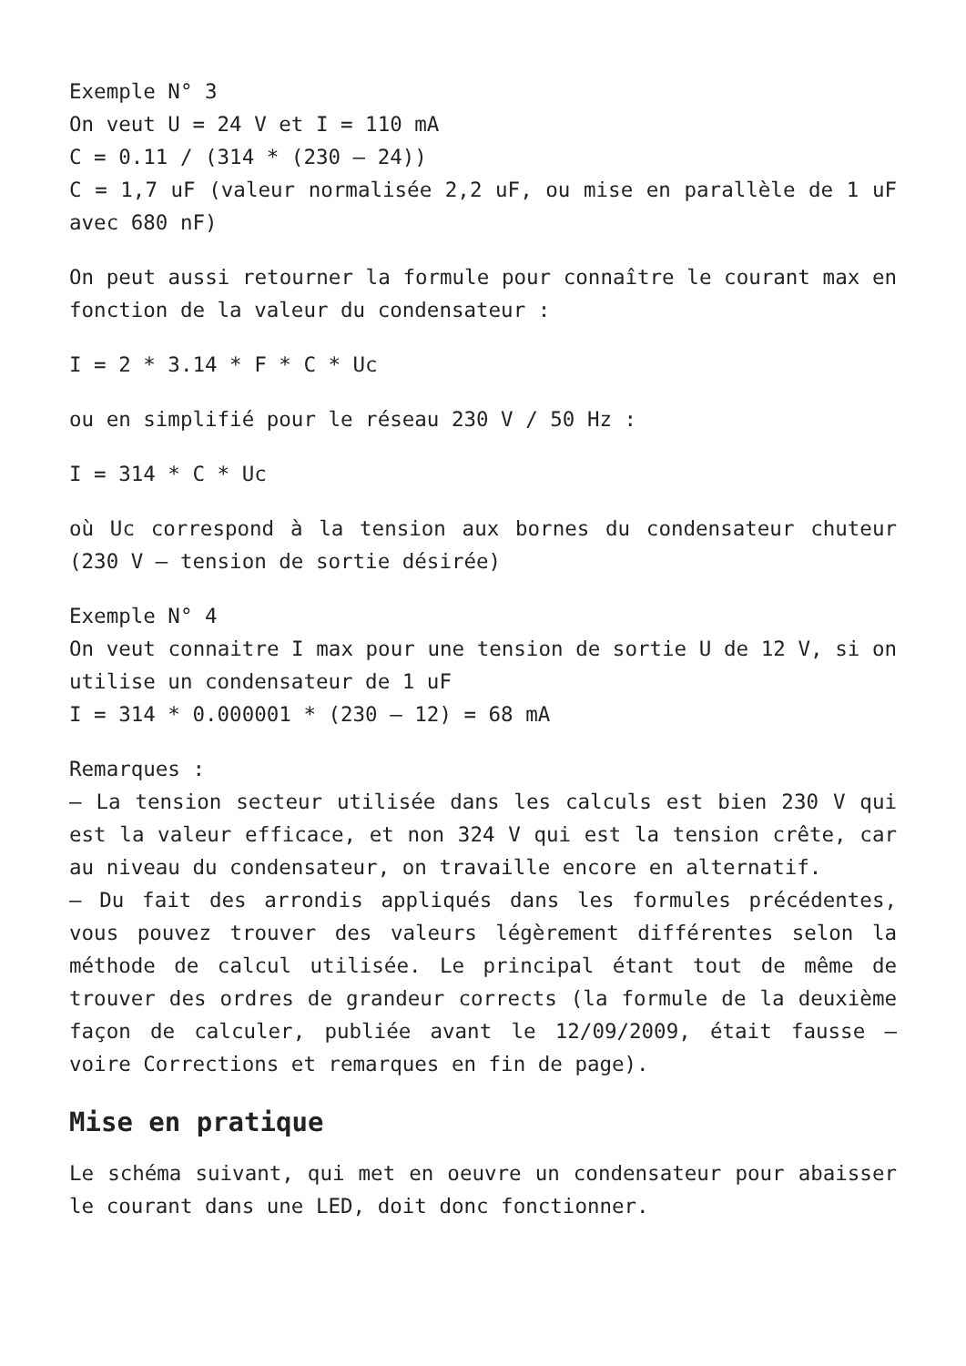Exemple N° 3
On veut U = 24 V et I = 110 mA
C = 0.11 / (314 * (230 – 24))
C = 1,7 uF (valeur normalisée 2,2 uF, ou mise en parallèle de 1 uF avec 680 nF)
On peut aussi retourner la formule pour connaître le courant max en fonction de la valeur du condensateur :
I = 2 * 3.14 * F * C * Uc
ou en simplifié pour le réseau 230 V / 50 Hz :
I = 314 * C * Uc
où Uc correspond à la tension aux bornes du condensateur chuteur (230 V – tension de sortie désirée)
Exemple N° 4
On veut connaitre I max pour une tension de sortie U de 12 V, si on utilise un condensateur de 1 uF
I = 314 * 0.000001 * (230 – 12) = 68 mA
Remarques :
– La tension secteur utilisée dans les calculs est bien 230 V qui est la valeur efficace, et non 324 V qui est la tension crête, car au niveau du condensateur, on travaille encore en alternatif.
– Du fait des arrondis appliqués dans les formules précédentes, vous pouvez trouver des valeurs légèrement différentes selon la méthode de calcul utilisée. Le principal étant tout de même de trouver des ordres de grandeur corrects (la formule de la deuxième façon de calculer, publiée avant le 12/09/2009, était fausse – voire Corrections et remarques en fin de page).
Mise en pratique
Le schéma suivant, qui met en oeuvre un condensateur pour abaisser le courant dans une LED, doit donc fonctionner.